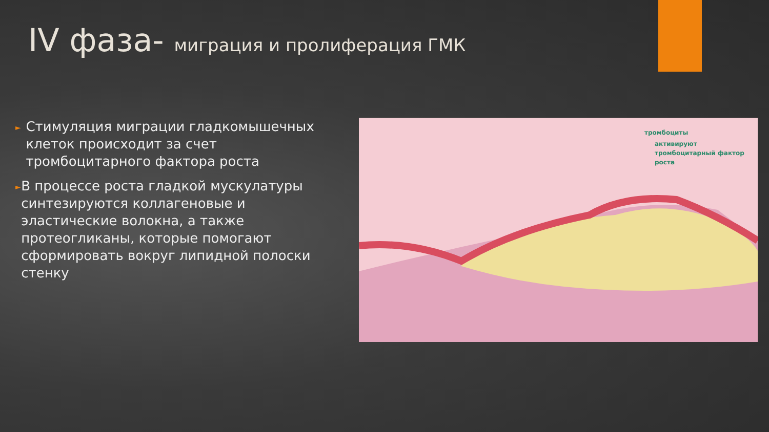IV фаза- миграция и пролиферация ГМК
►
Стимуляция миграции гладкомышечных клеток происходит за счет тромбоцитарного фактора роста
►
В процессе роста гладкой мускулатуры синтезируются коллагеновые и эластические волокна, а также протеогликаны, которые помогают сформировать вокруг липидной полоски стенку
тромбоциты
активируют
тромбоцитарный фактор
роста